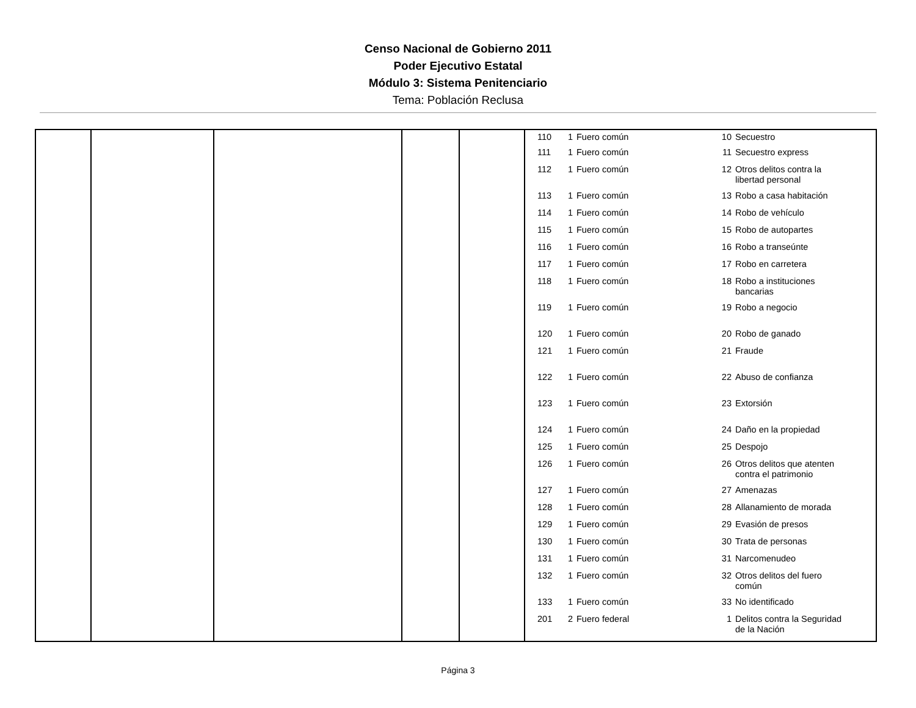Censo Nacional de Gobierno 2011
Poder Ejecutivo Estatal
Módulo 3: Sistema Penitenciario
Tema: Población Reclusa
| | | | | | / 110 / 1 / Fuero común / 10 / Secuestro / / 111 / 1 / Fuero común / 11 / Secuestro express / / 112 / 1 / Fuero común / 12 / Otros delitos contra la libertad personal / / 113 / 1 / Fuero común / 13 / Robo a casa habitación / / 114 / 1 / Fuero común / 14 / Robo de vehículo / / 115 / 1 / Fuero común / 15 / Robo de autopartes / / 116 / 1 / Fuero común / 16 / Robo a transeúnte / / 117 / 1 / Fuero común / 17 / Robo en carretera / / 118 / 1 / Fuero común / 18 / Robo a instituciones bancarias / / 119 / 1 / Fuero común / 19 / Robo a negocio / / 120 / 1 / Fuero común / 20 / Robo de ganado / / 121 / 1 / Fuero común / 21 / Fraude / / 122 / 1 / Fuero común / 22 / Abuso de confianza / / 123 / 1 / Fuero común / 23 / Extorsión / / 124 / 1 / Fuero común / 24 / Daño en la propiedad / / 125 / 1 / Fuero común / 25 / Despojo / / 126 / 1 / Fuero común / 26 / Otros delitos que atenten contra el patrimonio / / 127 / 1 / Fuero común / 27 / Amenazas / / 128 / 1 / Fuero común / 28 / Allanamiento de morada / / 129 / 1 / Fuero común / 29 / Evasión de presos / / 130 / 1 / Fuero común / 30 / Trata de personas / / 131 / 1 / Fuero común / 31 / Narcomenudeo / / 132 / 1 / Fuero común / 32 / Otros delitos del fuero común / / 133 / 1 / Fuero común / 33 / No identificado / / 201 / 2 / Fuero federal / 1 / Delitos contra la Seguridad de la Nación / |
Página 3